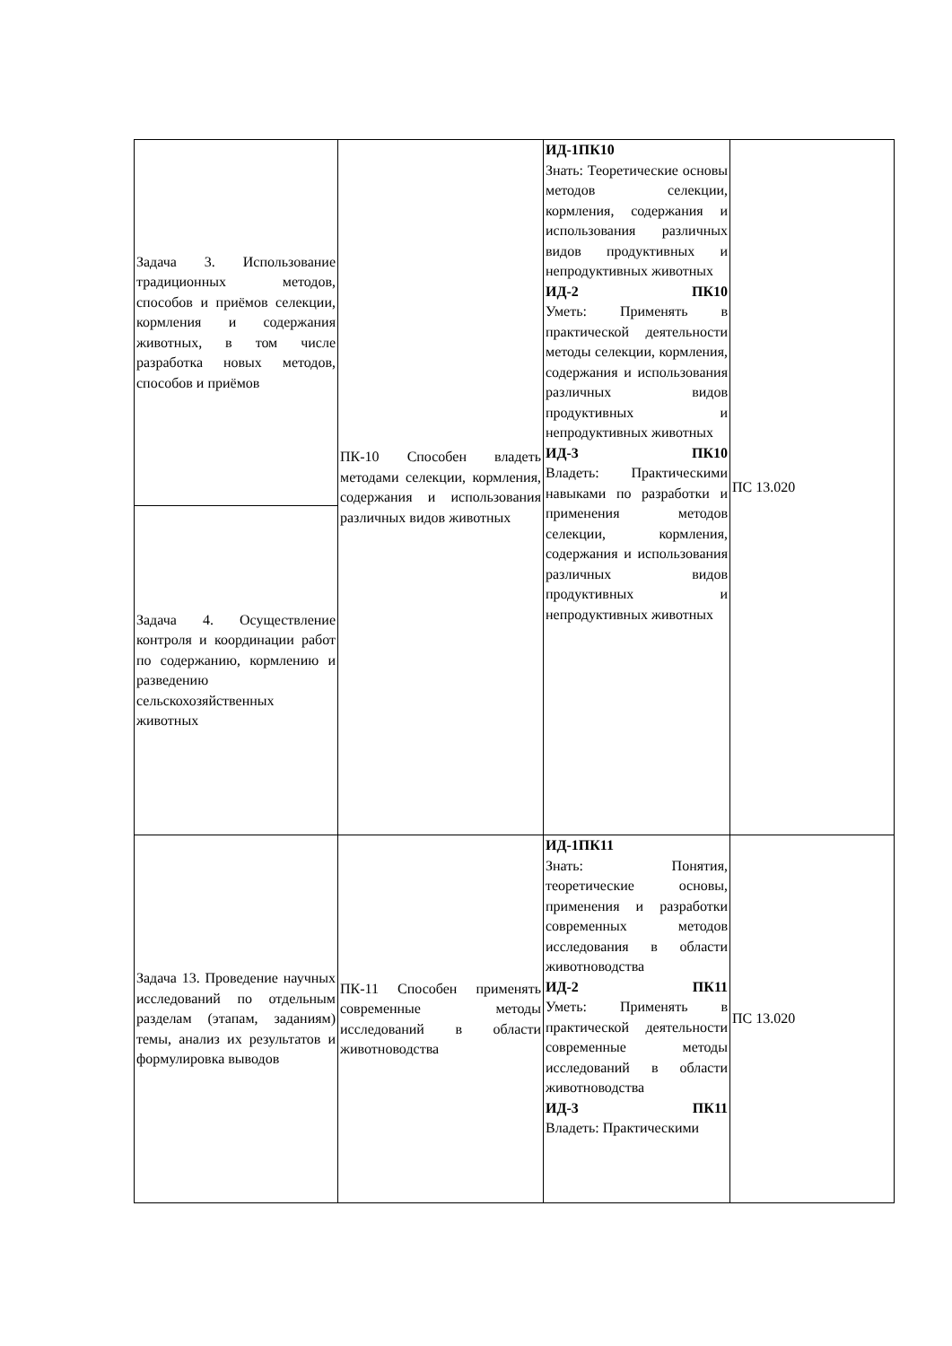| Задача 3. Использование традиционных методов, способов и приёмов селекции, кормления и содержания животных, в том числе разработка новых методов, способов и приёмов | ПК-10 Способен владеть методами селекции, кормления, содержания и использования различных видов животных | ИД-1ПК10 Знать: Теоретические основы методов селекции, кормления, содержания и использования различных видов продуктивных и непродуктивных животных ИД-2 ПК10 Уметь: Применять в практической деятельности методы селекции, кормления, содержания и использования различных видов продуктивных и непродуктивных животных ИД-3 ПК10 Владеть: Практическими навыками по разработки и применения методов селекции, кормления, содержания и использования различных видов продуктивных и непродуктивных животных | ПС 13.020 |
| Задача 4. Осуществление контроля и координации работ по содержанию, кормлению и разведению сельскохозяйственных животных | | | |
| Задача 13. Проведение научных исследований по отдельным разделам (этапам, заданиям) темы, анализ их результатов и формулировка выводов | ПК-11 Способен применять современные методы исследований в области животноводства | ИД-1ПК11 Знать: Понятия, теоретические основы, применения и разработки современных методов исследования в области животноводства ИД-2 ПК11 Уметь: Применять в практической деятельности современные методы исследований в области животноводства ИД-3 ПК11 Владеть: Практическими | ПС 13.020 |